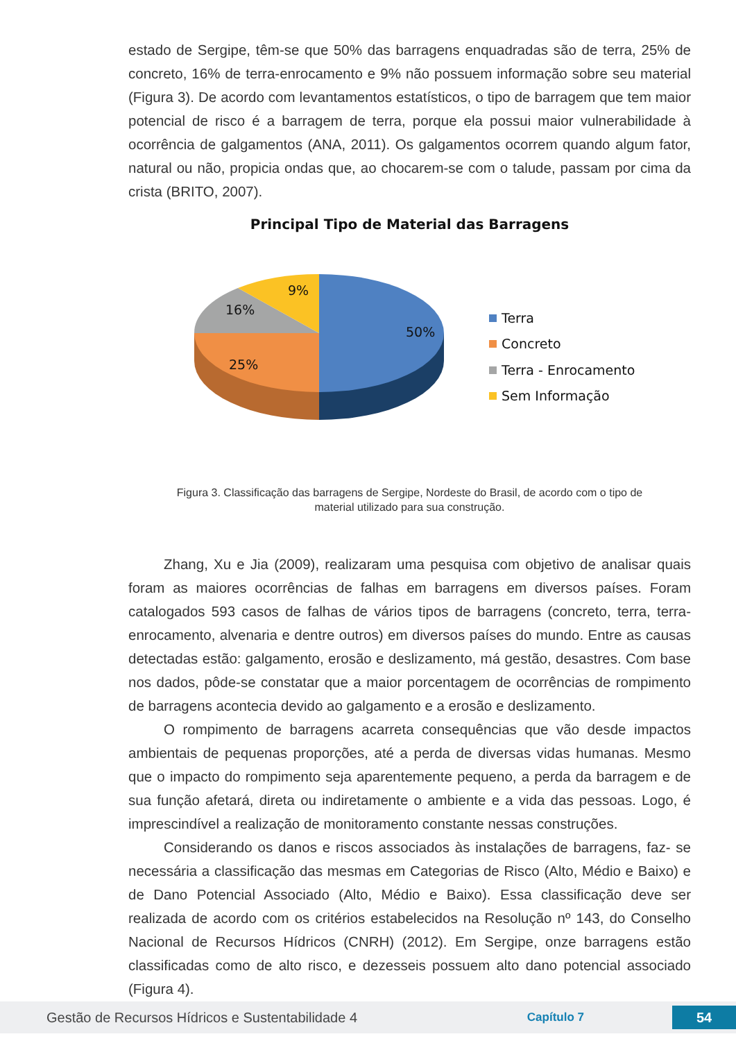estado de Sergipe, têm-se que 50% das barragens enquadradas são de terra, 25% de concreto, 16% de terra-enrocamento e 9% não possuem informação sobre seu material (Figura 3). De acordo com levantamentos estatísticos, o tipo de barragem que tem maior potencial de risco é a barragem de terra, porque ela possui maior vulnerabilidade à ocorrência de galgamentos (ANA, 2011). Os galgamentos ocorrem quando algum fator, natural ou não, propicia ondas que, ao chocarem-se com o talude, passam por cima da crista (BRITO, 2007).
Principal Tipo de Material das Barragens
9%
16%
50%
25%
Terra
Concreto
Terra - Enrocamento
Sem Informação
Figura 3. Classificação das barragens de Sergipe, Nordeste do Brasil, de acordo com o tipo de
material utilizado para sua construção.
Zhang, Xu e Jia (2009), realizaram uma pesquisa com objetivo de analisar quais foram as maiores ocorrências de falhas em barragens em diversos países. Foram catalogados 593 casos de falhas de vários tipos de barragens (concreto, terra, terra-enrocamento, alvenaria e dentre outros) em diversos países do mundo. Entre as causas detectadas estão: galgamento, erosão e deslizamento, má gestão, desastres. Com base nos dados, pôde-se constatar que a maior porcentagem de ocorrências de rompimento de barragens acontecia devido ao galgamento e a erosão e deslizamento.
O rompimento de barragens acarreta consequências que vão desde impactos ambientais de pequenas proporções, até a perda de diversas vidas humanas. Mesmo que o impacto do rompimento seja aparentemente pequeno, a perda da barragem e de sua função afetará, direta ou indiretamente o ambiente e a vida das pessoas. Logo, é imprescindível a realização de monitoramento constante nessas construções.
Considerando os danos e riscos associados às instalações de barragens, faz- se necessária a classificação das mesmas em Categorias de Risco (Alto, Médio e Baixo) e de Dano Potencial Associado (Alto, Médio e Baixo). Essa classificação deve ser realizada de acordo com os critérios estabelecidos na Resolução nº 143, do Conselho Nacional de Recursos Hídricos (CNRH) (2012). Em Sergipe, onze barragens estão classificadas como de alto risco, e dezesseis possuem alto dano potencial associado (Figura 4).
Gestão de Recursos Hídricos e Sustentabilidade 4 Capítulo 7 54